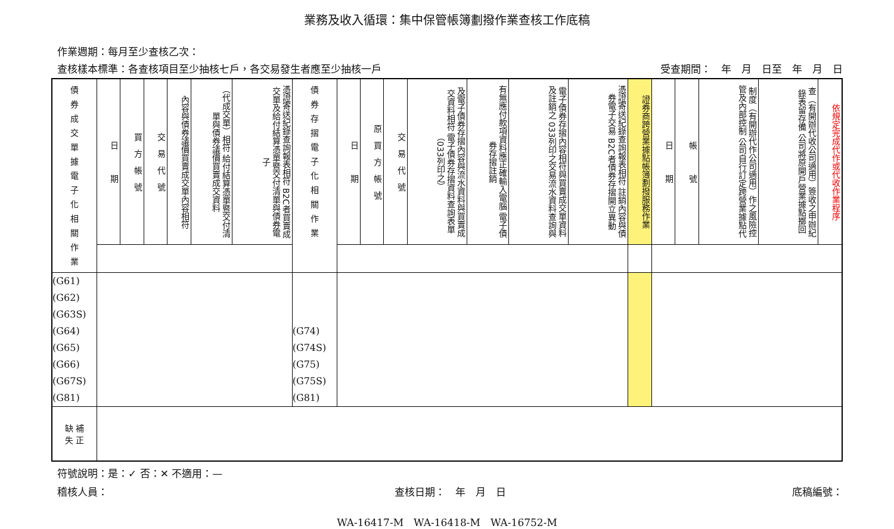業務及收入循環：集中保管帳簿劃撥作業查核工作底稿
作業週期：每月至少查核乙次：
查核樣本標準：各查核項目至少抽核七戶，各交易發生者應至少抽核一戶 受查期間：　年　月　日至　年　月　日
| 債 券 成 交 單 據 電 子 化 相 關 作 業 | 日 期 | 買 方 帳 號 | 交 易 代 號 | 內容與債券議價買賣成交單內容相符 | （代成交單）相符 給付結算憑單暨交付清單與債券議價買賣成交資料 | 憑證寄送紀錄查詢報表相符 B2C者買賣成交單及給付結算憑單暨交付清單與債券電子 | 債 券 存 摺 電 子 化 相 關 作 業 | 日 期 | 原 買 方 帳 號 | 交 易 代 號 | 及電子債券存摺內容與流水資料與買賣成交資料相符 電子債券存摺資料查詢表單（033列印之） | 有無應付款項資料應正確輸入電腦 電子債券存摺註銷 | 電子債券存摺內容相符與買賣成交單資料及註銷之 033列印之交易流水資料查詢與 | 憑證寄送紀錄查詢報表相符 註銷內容與債券電子交易 B2C者債券存摺開立異動 | 證券商跨營業據點帳簿劃撥服務作業 | 日 期 | 帳 號 | 制度（有開辦代作公司適用）作之風險控管及內部控制 公司自行訂定跨營業據點代 | 查（有開辦代收公司適用）簽收之申辦紀錄表留存備 公司將原開戶營業據點擲回 | 依規定完成代作或代收作業程序 |
| --- | --- | --- | --- | --- | --- | --- | --- | --- | --- | --- | --- | --- | --- | --- | --- | --- | --- | --- | --- | --- |
| (G61) (G62) (G63S) (G64) (G65) (G66) (G67S) (G81) | | | | | | | (G74) (G74S) (G75) (G75S) (G81) | | | | | | | | | | | | | |
| 缺 補 失 正 | | | | | | | | | | | | | | | | | | | | |
符號說明：是：✓ 否：✕ 不適用：—
稽核人員： 查核日期：　年　月　日 底稿編號：
WA-16417-M　WA-16418-M　WA-16752-M